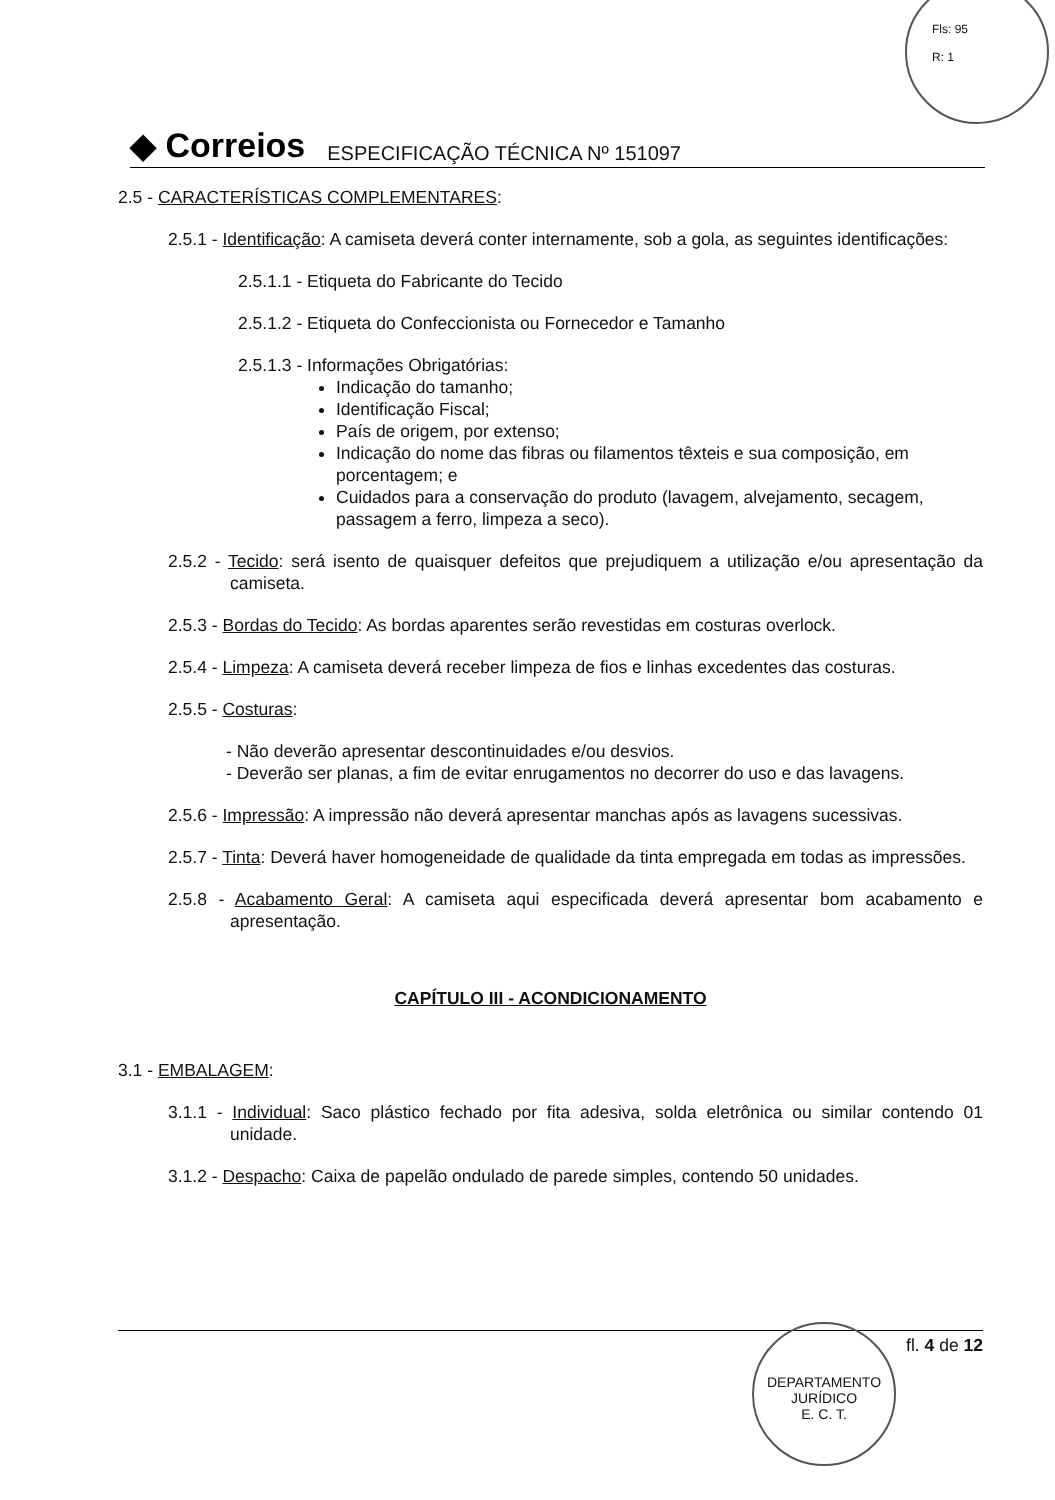Fls: 95
R: 1
◆ Correios ESPECIFICAÇÃO TÉCNICA Nº 151097
2.5 - CARACTERÍSTICAS COMPLEMENTARES:
2.5.1 - Identificação: A camiseta deverá conter internamente, sob a gola, as seguintes identificações:
2.5.1.1 - Etiqueta do Fabricante do Tecido
2.5.1.2 - Etiqueta do Confeccionista ou Fornecedor e Tamanho
2.5.1.3 - Informações Obrigatórias:
Indicação do tamanho;
Identificação Fiscal;
País de origem, por extenso;
Indicação do nome das fibras ou filamentos têxteis e sua composição, em porcentagem; e
Cuidados para a conservação do produto (lavagem, alvejamento, secagem, passagem a ferro, limpeza a seco).
2.5.2 - Tecido: será isento de quaisquer defeitos que prejudiquem a utilização e/ou apresentação da camiseta.
2.5.3 - Bordas do Tecido: As bordas aparentes serão revestidas em costuras overlock.
2.5.4 - Limpeza: A camiseta deverá receber limpeza de fios e linhas excedentes das costuras.
2.5.5 - Costuras:
- Não deverão apresentar descontinuidades e/ou desvios.
- Deverão ser planas, a fim de evitar enrugamentos no decorrer do uso e das lavagens.
2.5.6 - Impressão: A impressão não deverá apresentar manchas após as lavagens sucessivas.
2.5.7 - Tinta: Deverá haver homogeneidade de qualidade da tinta empregada em todas as impressões.
2.5.8 - Acabamento Geral: A camiseta aqui especificada deverá apresentar bom acabamento e apresentação.
CAPÍTULO III - ACONDICIONAMENTO
3.1 - EMBALAGEM:
3.1.1 - Individual: Saco plástico fechado por fita adesiva, solda eletrônica ou similar contendo 01 unidade.
3.1.2 - Despacho: Caixa de papelão ondulado de parede simples, contendo 50 unidades.
fl. 4 de 12
DEPARTAMENTO JURÍDICO
E. C. T.